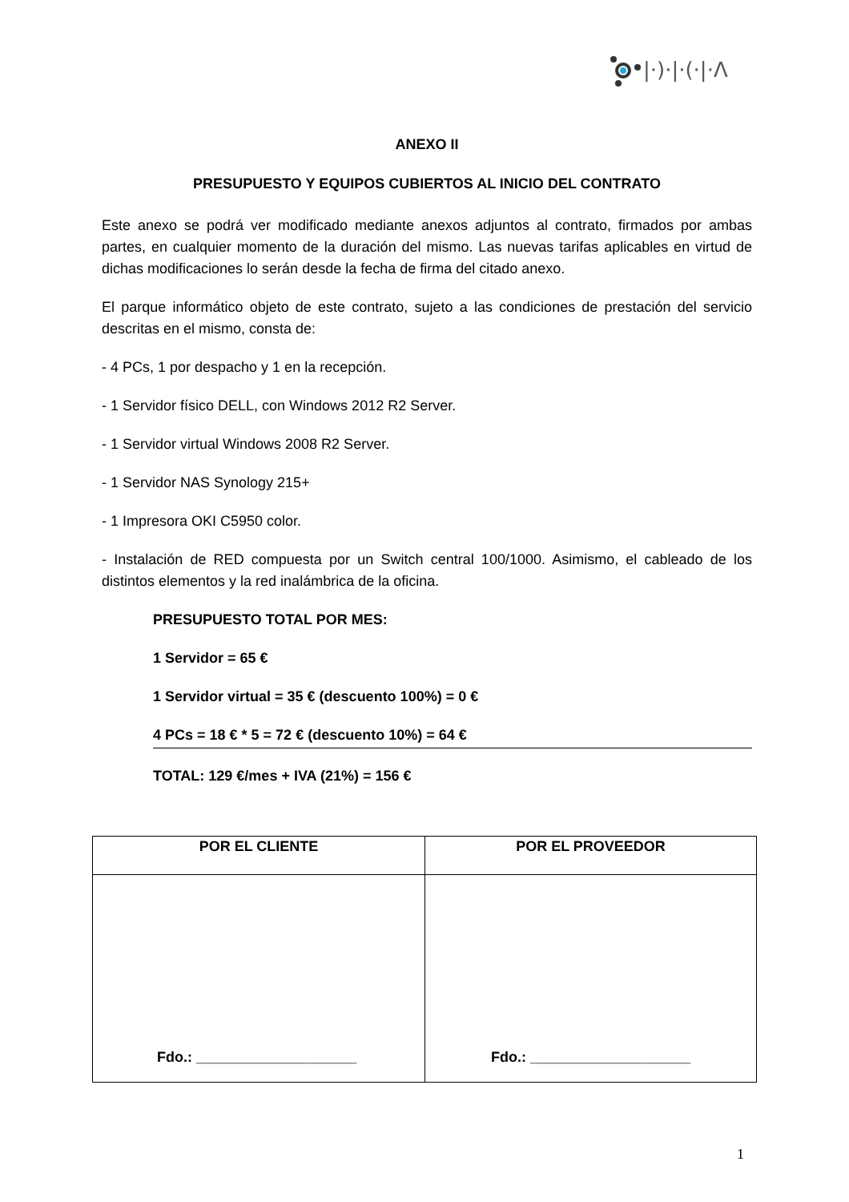|·)·|·(·|·Λ
ANEXO II
PRESUPUESTO Y EQUIPOS CUBIERTOS AL INICIO DEL CONTRATO
Este anexo se podrá ver modificado mediante anexos adjuntos al contrato, firmados por ambas partes, en cualquier momento de la duración del mismo. Las nuevas tarifas aplicables en virtud de dichas modificaciones lo serán desde la fecha de firma del citado anexo.
El parque informático objeto de este contrato, sujeto a las condiciones de prestación del servicio descritas en el mismo, consta de:
- 4 PCs, 1 por despacho y 1 en la recepción.
- 1 Servidor físico DELL, con Windows 2012 R2 Server.
- 1 Servidor virtual Windows 2008 R2 Server.
- 1 Servidor NAS Synology 215+
- 1 Impresora OKI C5950 color.
- Instalación de RED compuesta por un Switch central 100/1000. Asimismo, el cableado de los distintos elementos y la red inalámbrica de la oficina.
PRESUPUESTO TOTAL POR MES:
1 Servidor = 65 €
1 Servidor virtual = 35 € (descuento 100%) = 0 €
4 PCs = 18 € * 5 = 72 € (descuento 10%) = 64 €
TOTAL: 129 €/mes + IVA (21%) = 156 €
| POR EL CLIENTE | POR EL PROVEEDOR |
| --- | --- |
| Fdo.: ____________________ | Fdo.: ____________________ |
1